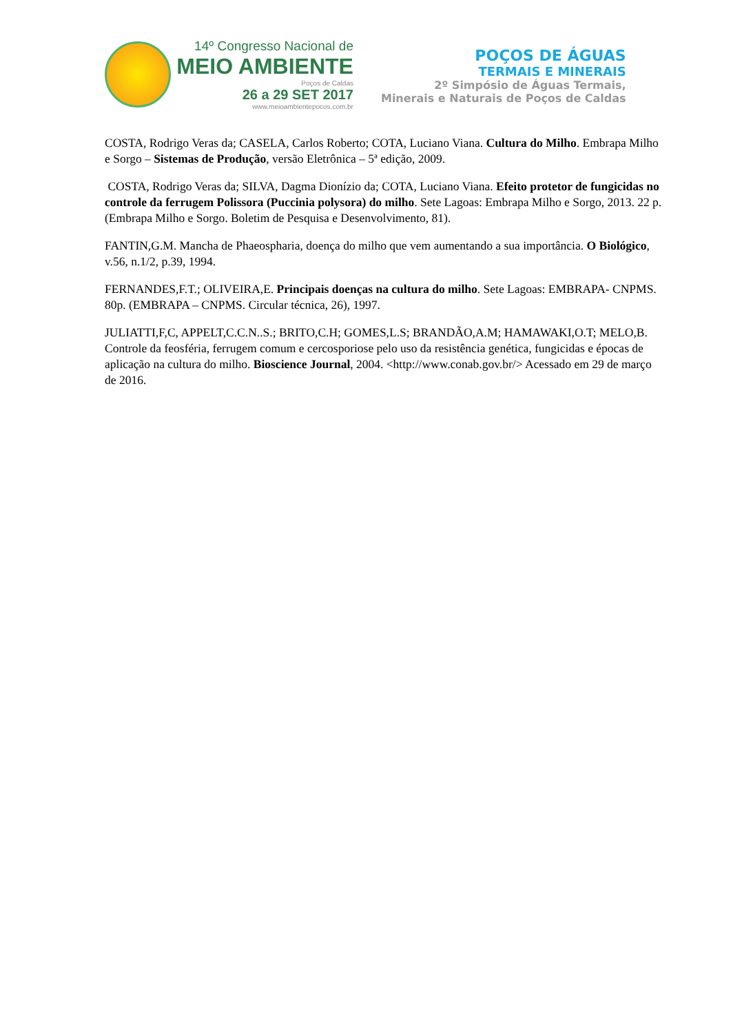14º Congresso Nacional de
MEIO AMBIENTE
Poços de Caldas
26 a 29 SET 2017
www.meioambientepocos.com.br
POÇOS DE ÁGUAS
TERMAIS E MINERAIS
2º Simpósio de Águas Termais,
Minerais e Naturais de Poços de Caldas
COSTA, Rodrigo Veras da; CASELA, Carlos Roberto; COTA, Luciano Viana. Cultura do Milho. Embrapa Milho e Sorgo – Sistemas de Produção, versão Eletrônica – 5ª edição, 2009.
COSTA, Rodrigo Veras da; SILVA, Dagma Dionízio da; COTA, Luciano Viana. Efeito protetor de fungicidas no controle da ferrugem Polissora (Puccinia polysora) do milho. Sete Lagoas: Embrapa Milho e Sorgo, 2013. 22 p. (Embrapa Milho e Sorgo. Boletim de Pesquisa e Desenvolvimento, 81).
FANTIN,G.M. Mancha de Phaeospharia, doença do milho que vem aumentando a sua importância. O Biológico, v.56, n.1/2, p.39, 1994.
FERNANDES,F.T.; OLIVEIRA,E. Principais doenças na cultura do milho. Sete Lagoas: EMBRAPA- CNPMS. 80p. (EMBRAPA – CNPMS. Circular técnica, 26), 1997.
JULIATTI,F,C, APPELT,C.C.N..S.; BRITO,C.H; GOMES,L.S; BRANDÃO,A.M; HAMAWAKI,O.T; MELO,B. Controle da feosféria, ferrugem comum e cercosporiose pelo uso da resistência genética, fungicidas e épocas de aplicação na cultura do milho. Bioscience Journal, 2004. <http://www.conab.gov.br/> Acessado em 29 de março de 2016.